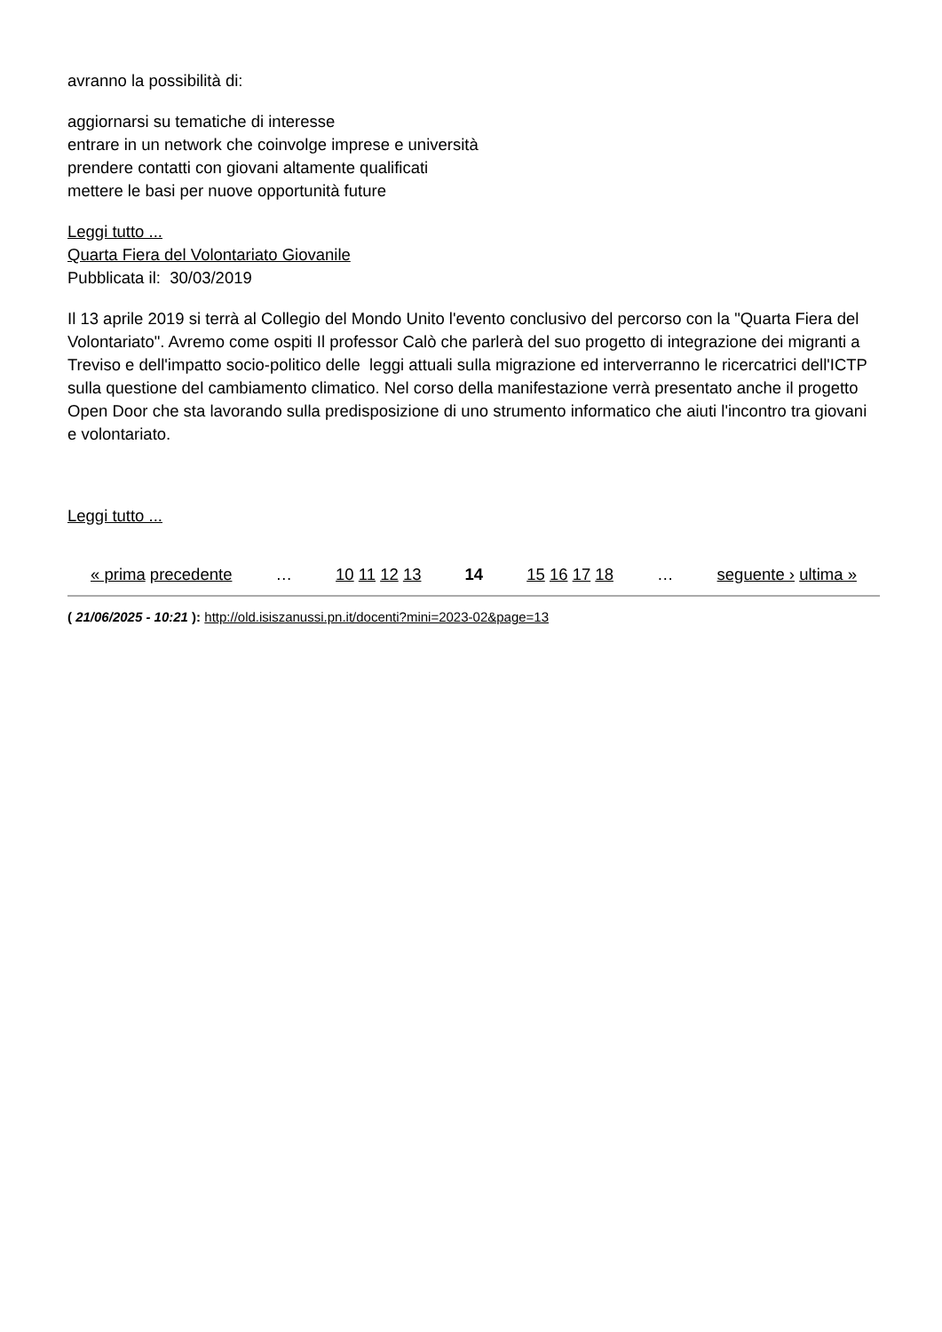avranno la possibilità di:
aggiornarsi su tematiche di interesse
entrare in un network che coinvolge imprese e università
prendere contatti con giovani altamente qualificati
mettere le basi per nuove opportunità future
Leggi tutto ...
Quarta Fiera del Volontariato Giovanile
Pubblicata il: 30/03/2019
Il 13 aprile 2019 si terrà al Collegio del Mondo Unito l'evento conclusivo del percorso con la "Quarta Fiera del Volontariato". Avremo come ospiti Il professor Calò che parlerà del suo progetto di integrazione dei migranti a Treviso e dell'impatto socio-politico delle leggi attuali sulla migrazione ed interverranno le ricercatrici dell'ICTP sulla questione del cambiamento climatico. Nel corso della manifestazione verrà presentato anche il progetto Open Door che sta lavorando sulla predisposizione di uno strumento informatico che aiuti l'incontro tra giovani e volontariato.
Leggi tutto ...
« prima precedente … 10 11 12 13 14 15 16 17 18 … seguente › ultima »
( 21/06/2025 - 10:21 ): http://old.isiszanussi.pn.it/docenti?mini=2023-02&page=13